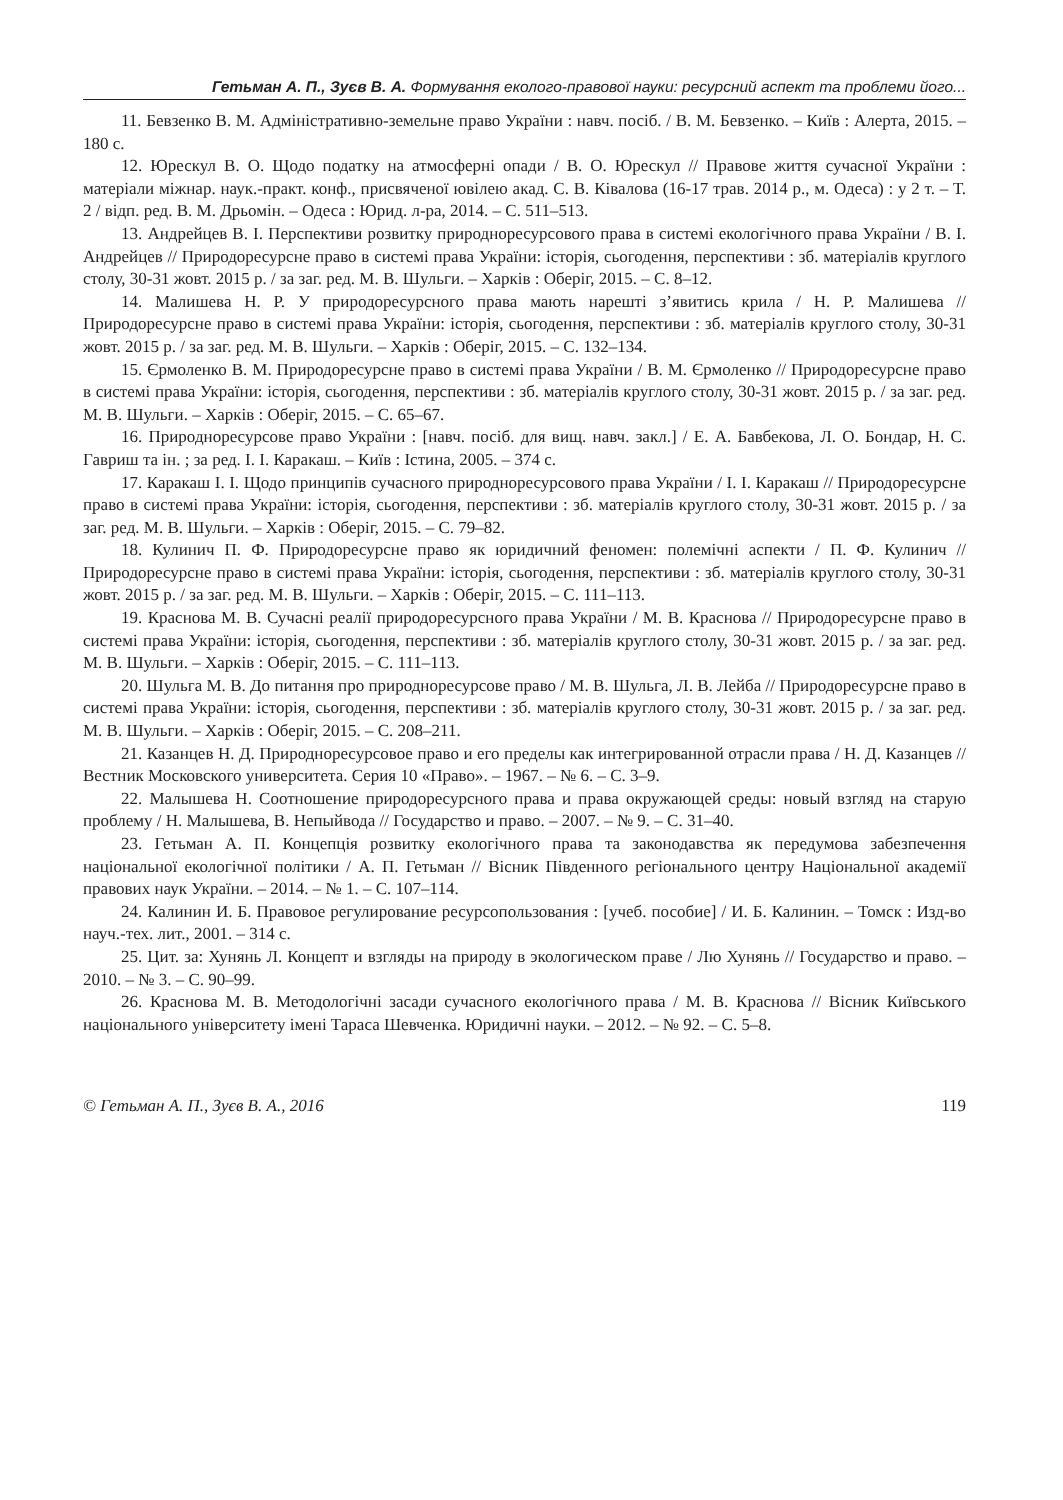Гетьман А. П., Зуєв В. А. Формування еколого-правової науки: ресурсний аспект та проблеми його...
11. Бевзенко В. М. Адміністративно-земельне право України : навч. посіб. / В. М. Бевзенко. – Київ : Алерта, 2015. – 180 с.
12. Юрескул В. О. Щодо податку на атмосферні опади / В. О. Юрескул // Правове життя сучасної України : матеріали міжнар. наук.-практ. конф., присвяченої ювілею акад. С. В. Ківалова (16-17 трав. 2014 р., м. Одеса) : у 2 т. – Т. 2 / відп. ред. В. М. Дрьомін. – Одеса : Юрид. л-ра, 2014. – С. 511–513.
13. Андрейцев В. І. Перспективи розвитку природноресурсового права в системі екологічного права України / В. І. Андрейцев // Природоресурсне право в системі права України: історія, сьогодення, перспективи : зб. матеріалів круглого столу, 30-31 жовт. 2015 р. / за заг. ред. М. В. Шульги. – Харків : Оберіг, 2015. – С. 8–12.
14. Малишева Н. Р. У природоресурсного права мають нарешті з’явитись крила / Н. Р. Малишева // Природоресурсне право в системі права України: історія, сьогодення, перспективи : зб. матеріалів круглого столу, 30-31 жовт. 2015 р. / за заг. ред. М. В. Шульги. – Харків : Оберіг, 2015. – С. 132–134.
15. Єрмоленко В. М. Природоресурсне право в системі права України / В. М. Єрмоленко // Природоресурсне право в системі права України: історія, сьогодення, перспективи : зб. матеріалів круглого столу, 30-31 жовт. 2015 р. / за заг. ред. М. В. Шульги. – Харків : Оберіг, 2015. – С. 65–67.
16. Природноресурсове право України : [навч. посіб. для вищ. навч. закл.] / Е. А. Бавбекова, Л. О. Бондар, Н. С. Гавриш та ін. ; за ред. І. І. Каракаш. – Київ : Істина, 2005. – 374 с.
17. Каракаш І. І. Щодо принципів сучасного природноресурсового права України / І. І. Каракаш // Природоресурсне право в системі права України: історія, сьогодення, перспективи : зб. матеріалів круглого столу, 30-31 жовт. 2015 р. / за заг. ред. М. В. Шульги. – Харків : Оберіг, 2015. – С. 79–82.
18. Кулинич П. Ф. Природоресурсне право як юридичний феномен: полемічні аспекти / П. Ф. Кулинич // Природоресурсне право в системі права України: історія, сьогодення, перспективи : зб. матеріалів круглого столу, 30-31 жовт. 2015 р. / за заг. ред. М. В. Шульги. – Харків : Оберіг, 2015. – С. 111–113.
19. Краснова М. В. Сучасні реалії природоресурсного права України / М. В. Краснова // Природоресурсне право в системі права України: історія, сьогодення, перспективи : зб. матеріалів круглого столу, 30-31 жовт. 2015 р. / за заг. ред. М. В. Шульги. – Харків : Оберіг, 2015. – С. 111–113.
20. Шульга М. В. До питання про природноресурсове право / М. В. Шульга, Л. В. Лейба // Природоресурсне право в системі права України: історія, сьогодення, перспективи : зб. матеріалів круглого столу, 30-31 жовт. 2015 р. / за заг. ред. М. В. Шульги. – Харків : Оберіг, 2015. – С. 208–211.
21. Казанцев Н. Д. Природноресурсовое право и его пределы как интегрированной отрасли права / Н. Д. Казанцев // Вестник Московского университета. Серия 10 «Право». – 1967. – № 6. – С. 3–9.
22. Малышева Н. Соотношение природоресурсного права и права окружающей среды: новый взгляд на старую проблему / Н. Малышева, В. Непыйвода // Государство и право. – 2007. – № 9. – С. 31–40.
23. Гетьман А. П. Концепція розвитку екологічного права та законодавства як передумова забезпечення національної екологічної політики / А. П. Гетьман // Вісник Південного регіонального центру Національної академії правових наук України. – 2014. – № 1. – С. 107–114.
24. Калинин И. Б. Правовое регулирование ресурсопользования : [учеб. пособие] / И. Б. Калинин. – Томск : Изд-во науч.-тех. лит., 2001. – 314 с.
25. Цит. за: Хунянь Л. Концепт и взгляды на природу в экологическом праве / Лю Хунянь // Государство и право. – 2010. – № 3. – С. 90–99.
26. Краснова М. В. Методологічні засади сучасного екологічного права / М. В. Краснова // Вісник Київського національного університету імені Тараса Шевченка. Юридичні науки. – 2012. – № 92. – С. 5–8.
© Гетьман А. П., Зуєв В. А., 2016 119